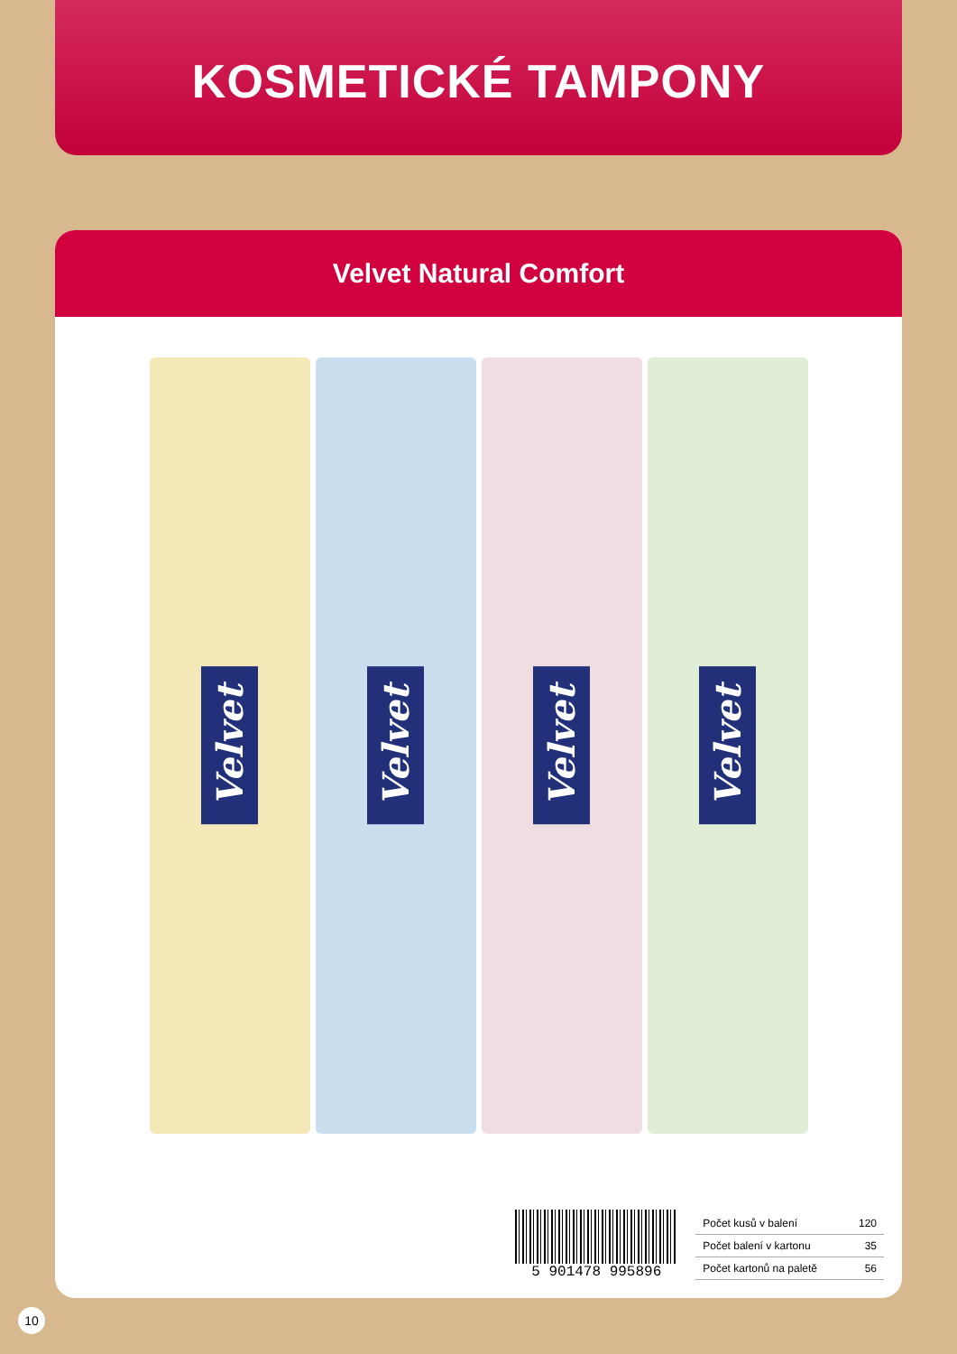KOSMETICKÉ TAMPONY
Velvet Natural Comfort
Velvet
Velvet
Velvet
Velvet
5 901478 995896
| Počet kusů v balení | 120 |
| Počet balení v kartonu | 35 |
| Počet kartonů na paletě | 56 |
10